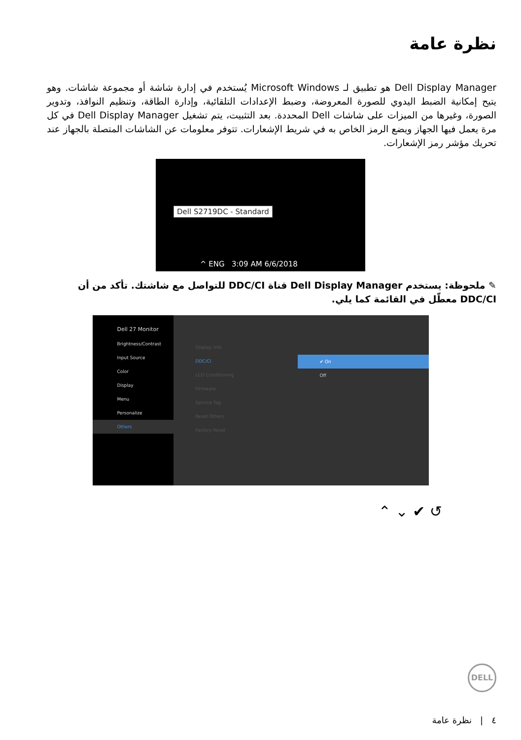نظرة عامة
Dell Display Manager هو تطبيق لـ Microsoft Windows يُستخدم في إدارة شاشة أو مجموعة شاشات. وهو يتيح إمكانية الضبط اليدوي للصورة المعروضة، وضبط الإعدادات التلقائية، وإدارة الطاقة، وتنظيم النوافذ، وتدوير الصورة، وغيرها من الميزات على شاشات Dell المحددة. بعد التثبيت، يتم تشغيل Dell Display Manager في كل مرة يعمل فيها الجهاز ويضع الرمز الخاص به في شريط الإشعارات. تتوفر معلومات عن الشاشات المتصلة بالجهاز عند تحريك مؤشر رمز الإشعارات.
Dell S2719DC - Standard
^ ENG 3:09 AM 6/6/2018
✎ ملحوظة: يستخدم Dell Display Manager قناة DDC/CI للتواصل مع شاشتك. تأكد من أن DDC/CI معطّل في القائمة كما يلي.
Dell 27 Monitor
Brightness/Contrast
Input Source
Color
Display
Menu
Personalize
Others
Display Info
DDC/CI
LCD Conditioning
Firmware
Service Tag
Reset Others
Factory Reset
✔ On
Off
⌃ ⌄ ✔ ↺
DELL
٤ | نظرة عامة